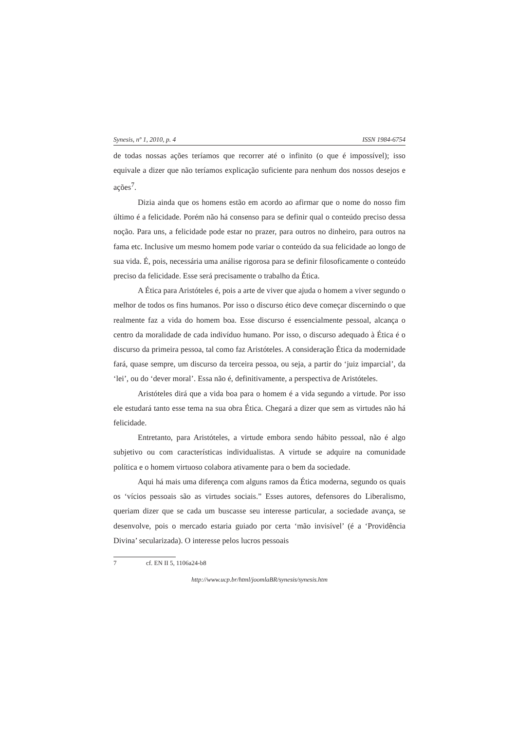Synesis, nº 1, 2010, p. 4 ISSN 1984-6754
de todas nossas ações teríamos que recorrer até o infinito (o que é impossível); isso equivale a dizer que não teríamos explicação suficiente para nenhum dos nossos desejos e ações<sup>7</sup>.
Dizia ainda que os homens estão em acordo ao afirmar que o nome do nosso fim último é a felicidade. Porém não há consenso para se definir qual o conteúdo preciso dessa noção. Para uns, a felicidade pode estar no prazer, para outros no dinheiro, para outros na fama etc. Inclusive um mesmo homem pode variar o conteúdo da sua felicidade ao longo de sua vida. É, pois, necessária uma análise rigorosa para se definir filosoficamente o conteúdo preciso da felicidade. Esse será precisamente o trabalho da Ética.
A Ética para Aristóteles é, pois a arte de viver que ajuda o homem a viver segundo o melhor de todos os fins humanos. Por isso o discurso ético deve começar discernindo o que realmente faz a vida do homem boa. Esse discurso é essencialmente pessoal, alcança o centro da moralidade de cada indivíduo humano. Por isso, o discurso adequado à Ética é o discurso da primeira pessoa, tal como faz Aristóteles. A consideração Ética da modernidade fará, quase sempre, um discurso da terceira pessoa, ou seja, a partir do ‘juiz imparcial’, da ‘lei’, ou do ‘dever moral’. Essa não é, definitivamente, a perspectiva de Aristóteles.
Aristóteles dirá que a vida boa para o homem é a vida segundo a virtude. Por isso ele estudará tanto esse tema na sua obra Ética. Chegará a dizer que sem as virtudes não há felicidade.
Entretanto, para Aristóteles, a virtude embora sendo hábito pessoal, não é algo subjetivo ou com características individualistas. A virtude se adquire na comunidade política e o homem virtuoso colabora ativamente para o bem da sociedade.
Aqui há mais uma diferença com alguns ramos da Ética moderna, segundo os quais os ‘vícios pessoais são as virtudes sociais.” Esses autores, defensores do Liberalismo, queriam dizer que se cada um buscasse seu interesse particular, a sociedade avança, se desenvolve, pois o mercado estaria guiado por certa ‘mão invisível’ (é a ‘Providência Divina’ secularizada). O interesse pelos lucros pessoais
7 cf. EN II 5, 1106a24-b8
http://www.ucp.br/html/joomlaBR/synesis/synesis.htm